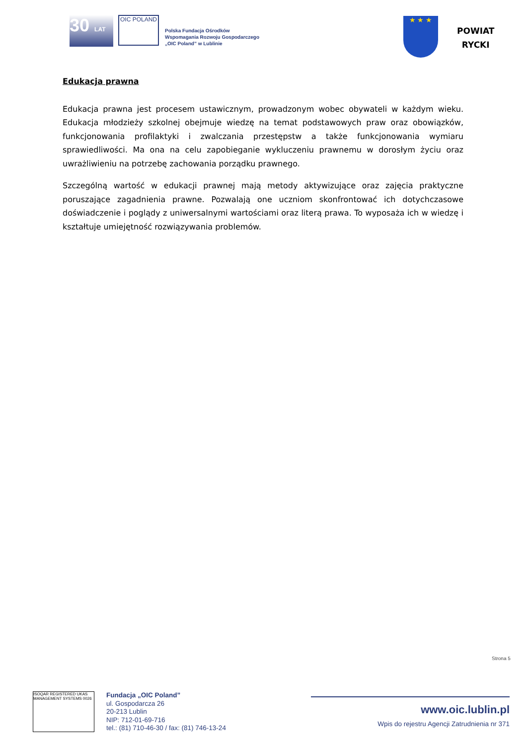30 LAT
OIC POLAND
Polska Fundacja Ośrodków
Wspomagania Rozwoju Gospodarczego
„OIC Poland” w Lublinie
★ ★ ★
POWIAT
RYCKI
Edukacja prawna
Edukacja prawna jest procesem ustawicznym, prowadzonym wobec obywateli w każdym wieku. Edukacja młodzieży szkolnej obejmuje wiedzę na temat podstawowych praw oraz obowiązków, funkcjonowania profilaktyki i zwalczania przestępstw a także funkcjonowania wymiaru sprawiedliwości. Ma ona na celu zapobieganie wykluczeniu prawnemu w dorosłym życiu oraz uwrażliwieniu na potrzebę zachowania porządku prawnego.
Szczególną wartość w edukacji prawnej mają metody aktywizujące oraz zajęcia praktyczne poruszające zagadnienia prawne. Pozwalają one uczniom skonfrontować ich dotychczasowe doświadczenie i poglądy z uniwersalnymi wartościami oraz literą prawa. To wyposaża ich w wiedzę i kształtuje umiejętność rozwiązywania problemów.
Strona 5
ISOQAR REGISTERED UKAS MANAGEMENT SYSTEMS 0026
Fundacja „OIC Poland”
ul. Gospodarcza 26
20-213 Lublin
NIP: 712-01-69-716
tel.: (81) 710-46-30 / fax: (81) 746-13-24
www.oic.lublin.pl
Wpis do rejestru Agencji Zatrudnienia nr 371